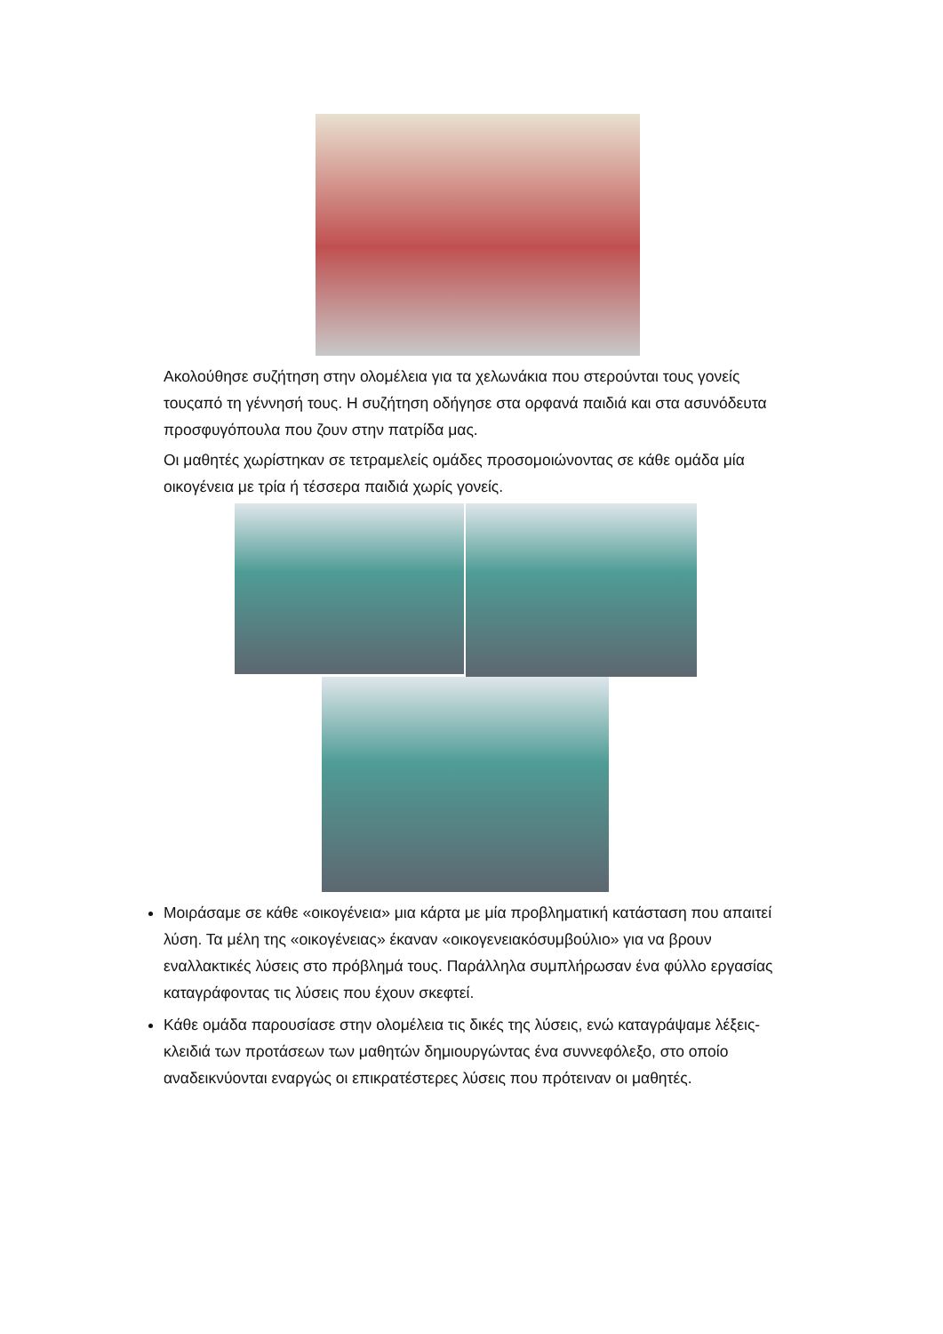Ακολούθησε συζήτηση στην ολομέλεια για τα χελωνάκια που στερούνται τους γονείς τουςαπό τη γέννησή τους. Η συζήτηση οδήγησε στα ορφανά παιδιά και στα ασυνόδευτα προσφυγόπουλα που ζουν στην πατρίδα μας.
Οι μαθητές χωρίστηκαν σε τετραμελείς ομάδες προσομοιώνοντας σε κάθε ομάδα μία οικογένεια με τρία ή τέσσερα παιδιά χωρίς γονείς.
Μοιράσαμε σε κάθε «οικογένεια» μια κάρτα με μία προβληματική κατάσταση που απαιτεί λύση. Τα μέλη της «οικογένειας» έκαναν «οικογενειακόσυμβούλιο» για να βρουν εναλλακτικές λύσεις στο πρόβλημά τους. Παράλληλα συμπλήρωσαν ένα φύλλο εργασίας καταγράφοντας τις λύσεις που έχουν σκεφτεί.
Κάθε ομάδα παρουσίασε στην ολομέλεια τις δικές της λύσεις, ενώ καταγράψαμε λέξεις-κλειδιά των προτάσεων των μαθητών δημιουργώντας ένα συννεφόλεξο, στο οποίο αναδεικνύονται εναργώς οι επικρατέστερες λύσεις που πρότειναν οι μαθητές.